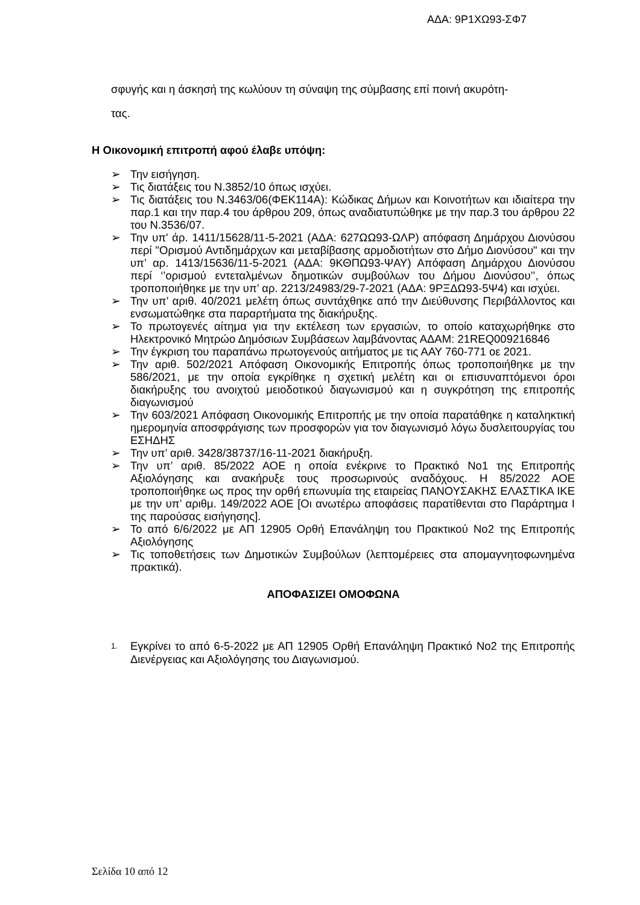ΑΔΑ: 9Ρ1ΧΩ93-ΣΦ7
σφυγής και η άσκησή της κωλύουν τη σύναψη της σύμβασης επί ποινή ακυρότη-
τας.
Η Οικονομική επιτροπή αφού έλαβε υπόψη:
➢ Την εισήγηση.
➢ Τις διατάξεις του Ν.3852/10 όπως ισχύει.
➢ Τις διατάξεις του Ν.3463/06(ΦΕΚ114Α): Κώδικας Δήμων και Κοινοτήτων και ιδιαίτερα την παρ.1 και την παρ.4 του άρθρου 209, όπως αναδιατυπώθηκε με την παρ.3 του άρθρου 22 του Ν.3536/07.
➢ Την υπ' άρ. 1411/15628/11-5-2021 (ΑΔΑ: 627ΩΩ93-ΩΛΡ) απόφαση Δημάρχου Διονύσου περί "Ορισμού Αντιδημάρχων και μεταβίβασης αρμοδιοτήτων στο Δήμο Διονύσου" και την υπ’ αρ. 1413/15636/11-5-2021 (ΑΔΑ: 9ΚΘΠΩ93-ΨΑΥ) Απόφαση Δημάρχου Διονύσου περί ‘’ορισμού εντεταλμένων δημοτικών συμβούλων του Δήμου Διονύσου’’, όπως τροποποιήθηκε με την υπ’ αρ. 2213/24983/29-7-2021 (ΑΔΑ: 9ΡΞΔΩ93-5Ψ4) και ισχύει.
➢ Την υπ’ αριθ. 40/2021 μελέτη όπως συντάχθηκε από την Διεύθυνσης Περιβάλλοντος και ενσωματώθηκε στα παραρτήματα της διακήρυξης.
➢ Το πρωτογενές αίτημα για την εκτέλεση των εργασιών, το οποίο καταχωρήθηκε στο Ηλεκτρονικό Μητρώο Δημόσιων Συμβάσεων λαμβάνοντας ΑΔΑΜ: 21REQ009216846
➢ Την έγκριση του παραπάνω πρωτογενούς αιτήματος με τις ΑΑΥ 760-771 οε 2021.
➢ Την αριθ. 502/2021 Απόφαση Οικονομικής Επιτροπής όπως τροποποιήθηκε με την 586/2021, με την οποία εγκρίθηκε η σχετική μελέτη και οι επισυναπτόμενοι όροι διακήρυξης του ανοιχτού μειοδοτικού διαγωνισμού και η συγκρότηση της επιτροπής διαγωνισμού
➢ Την 603/2021 Απόφαση Οικονομικής Επιτροπής με την οποία παρατάθηκε η καταληκτική ημερομηνία αποσφράγισης των προσφορών για τον διαγωνισμό λόγω δυσλειτουργίας του ΕΣΗΔΗΣ
➢ Την υπ’ αριθ. 3428/38737/16-11-2021 διακήρυξη.
➢ Την υπ’ αριθ. 85/2022 ΑΟΕ η οποία ενέκρινε το Πρακτικό Νο1 της Επιτροπής Αξιολόγησης και ανακήρυξε τους προσωρινούς αναδόχους. Η 85/2022 ΑΟΕ τροποποιήθηκε ως προς την ορθή επωνυμία της εταιρείας ΠΑΝΟΥΣΑΚΗΣ ΕΛΑΣΤΙΚΑ ΙΚΕ με την υπ’ αριθμ. 149/2022 ΑΟΕ [Οι ανωτέρω αποφάσεις παρατίθενται στο Παράρτημα Ι της παρούσας εισήγησης].
➢ Το από 6/6/2022 με ΑΠ 12905 Ορθή Επανάληψη του Πρακτικού Νο2 της Επιτροπής Αξιολόγησης
➢ Τις τοποθετήσεις των Δημοτικών Συμβούλων (λεπτομέρειες στα απομαγνητοφωνημένα πρακτικά).
ΑΠΟΦΑΣΙΖΕΙ ΟΜΟΦΩΝΑ
1. Εγκρίνει το από 6-5-2022 με ΑΠ 12905 Ορθή Επανάληψη Πρακτικό Νο2 της Επιτροπής Διενέργειας και Αξιολόγησης του Διαγωνισμού.
Σελίδα 10 από 12